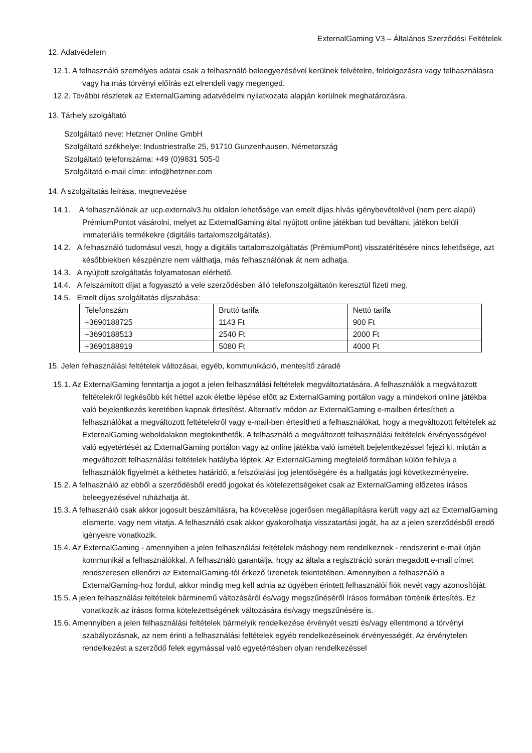ExternalGaming V3 – Általános Szerződési Feltételek
12. Adatvédelem
12.1. A felhasználó személyes adatai csak a felhasználó beleegyezésével kerülnek felvételre, feldolgozásra vagy felhasználásra vagy ha más törvényi előírás ezt elrendeli vagy megenged.
12.2. További részletek az ExternalGaming adatvédelmi nyilatkozata alapján kerülnek meghatározásra.
13. Tárhely szolgáltató
Szolgáltató neve: Hetzner Online GmbH
Szolgáltató székhelye: Industriestraße 25, 91710 Gunzenhausen, Németország
Szolgáltató telefonszáma: +49 (0)9831 505-0
Szolgáltató e-mail címe: info@hetzner.com
14. A szolgáltatás leírása, megnevezése
14.1. A felhasználónak az ucp.externalv3.hu oldalon lehetősége van emelt díjas hívás igénybevételével (nem perc alapú) PrémiumPontot vásárolni, melyet az ExternalGaming által nyújtott online játékban tud beváltani, játékon belüli immateriális termékekre (digitális tartalomszolgáltatás).
14.2. A felhasználó tudomásul veszi, hogy a digitális tartalomszolgáltatás (PrémiumPont) visszatérítésére nincs lehetősége, azt későbbiekben készpénzre nem válthatja, más felhasználónak át nem adhatja.
14.3. A nyújtott szolgáltatás folyamatosan elérhető.
14.4. A felszámított díjat a fogyasztó a vele szerződésben álló telefonszolgáltatón keresztül fizeti meg.
14.5. Emelt díjas szolgáltatás díjszabása:
| Telefonszám | Bruttó tarifa | Nettó tarifa |
| +3690188725 | 1143 Ft | 900 Ft |
| +3690188513 | 2540 Ft | 2000 Ft |
| +3690188919 | 5080 Ft | 4000 Ft |
15. Jelen felhasználási feltételek változásai, egyéb, kommunikáció, mentesítő záradé
15.1. Az ExternalGaming fenntartja a jogot a jelen felhasználási feltételek megváltoztatására. A felhasználók a megváltozott feltételekről legkésőbb két héttel azok életbe lépése előtt az ExternalGaming portálon vagy a mindekori online játékba való bejelentkezés keretében kapnak értesítést. Alternatív módon az ExternalGaming e-mailben értesítheti a felhasználókat a megváltozott feltételekről vagy e-mail-ben értesítheti a felhasználókat, hogy a megváltozott feltételek az ExternalGaming weboldalakon megtekinthetők. A felhasználó a megváltozott felhasználási feltételek érvényességével való egyetértését az ExternalGaming portálon vagy az online játékba való ismételt bejelentkezéssel fejezi ki, miután a megváltozott felhasználási feltételek hatályba léptek. Az ExternalGaming megfelelő formában külön felhívja a felhasználók figyelmét a kéthetes határidő, a felszólalási jog jelentőségére és a hallgatás jogi következményeire.
15.2. A felhasználó az ebből a szerződésből eredő jogokat és kötelezettségeket csak az ExternalGaming előzetes írásos beleegyezésével ruházhatja át.
15.3. A felhasználó csak akkor jogosult beszámításra, ha követelése jogerősen megállapításra került vagy azt az ExternalGaming elismerte, vagy nem vitatja. A felhasználó csak akkor gyakorolhatja visszatartási jogát, ha az a jelen szerződésből eredő igényekre vonatkozik.
15.4. Az ExternalGaming - amennyiben a jelen felhasználási feltételek máshogy nem rendelkeznek - rendszerint e-mail útján kommunikál a felhasználókkal. A felhasználó garantálja, hogy az általa a regisztráció során megadott e-mail címet rendszeresen ellenőrzi az ExternalGaming-tól érkező üzenetek tekintetében. Amennyiben a felhasználó a ExternalGaming-hoz fordul, akkor mindig meg kell adnia az ügyében érintett felhasználói fiók nevét vagy azonosítóját.
15.5. A jelen felhasználási feltételek bárminemű változásáról és/vagy megszűnéséről írásos formában történik értesítés. Ez vonatkozik az írásos forma kötelezettségének változására és/vagy megszűnésére is.
15.6. Amennyiben a jelen felhasználási feltételek bármelyik rendelkezése érvényét veszti és/vagy ellentmond a törvényi szabályozásnak, az nem érinti a felhasználási feltételek egyéb rendelkezéseinek érvényességét. Az érvénytelen rendelkezést a szerződő felek egymással való egyetértésben olyan rendelkezéssel